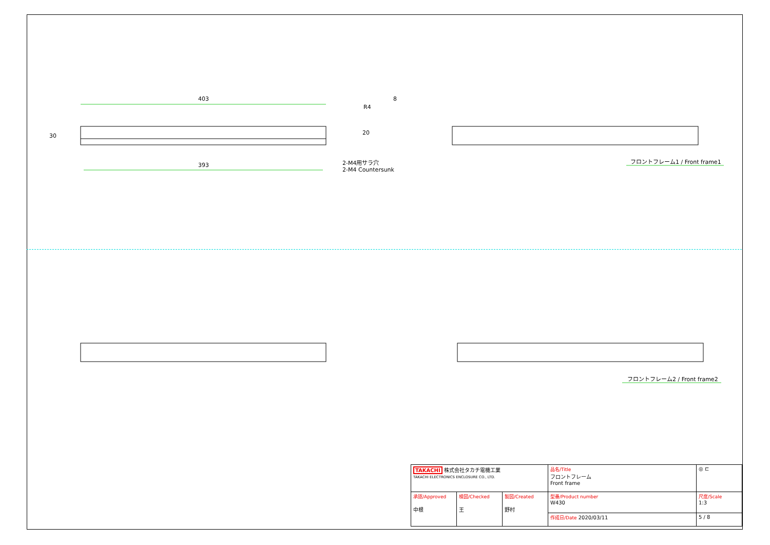403
393
30
R4
8
20
2-M4用サラ穴
2-M4 Countersunk
フロントフレーム1 / Front frame1
フロントフレーム2 / Front frame2
| TAKACHI 株式会社タカチ電機工業 TAKACHI ELECTRONICS ENCLOSURE CO., LTD. | | | 品名/Title フロントフレーム Front frame | ◎ ⊏ |
| 承認/Approved 中根 | 検図/Checked 王 | 製図/Created 野村 | 型番/Product number W430 | 尺度/Scale 1:3 |
| | | | 作成日/Date 2020/03/11 | 5 / 8 |